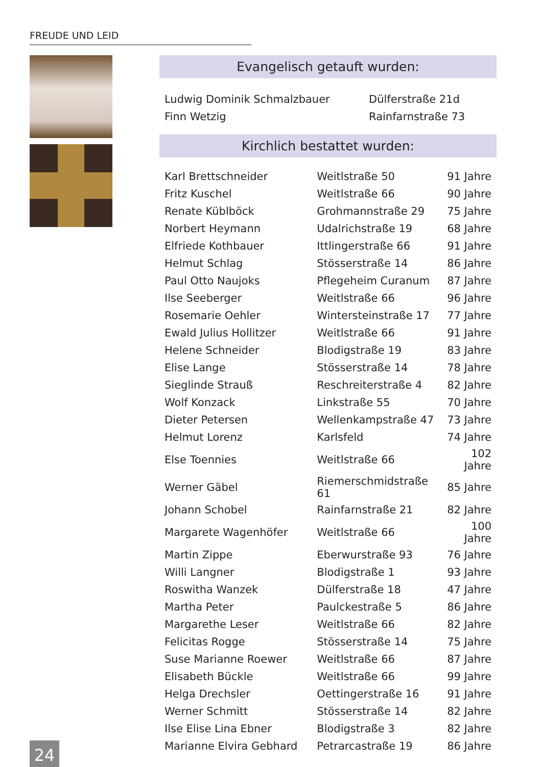FREUDE UND LEID
Evangelisch getauft wurden:
| Ludwig Dominik Schmalzbauer | Dülferstraße 21d |
| Finn Wetzig | Rainfarnstraße 73 |
Kirchlich bestattet wurden:
| Karl Brettschneider | Weitlstraße 50 | 91 Jahre |
| Fritz Kuschel | Weitlstraße 66 | 90 Jahre |
| Renate Küblböck | Grohmannstraße 29 | 75 Jahre |
| Norbert Heymann | Udalrichstraße 19 | 68 Jahre |
| Elfriede Kothbauer | Ittlingerstraße 66 | 91 Jahre |
| Helmut Schlag | Stösserstraße 14 | 86 Jahre |
| Paul Otto Naujoks | Pflegeheim Curanum | 87 Jahre |
| Ilse Seeberger | Weitlstraße 66 | 96 Jahre |
| Rosemarie Oehler | Wintersteinstraße 17 | 77 Jahre |
| Ewald Julius Hollitzer | Weitlstraße 66 | 91 Jahre |
| Helene Schneider | Blodigstraße 19 | 83 Jahre |
| Elise Lange | Stösserstraße 14 | 78 Jahre |
| Sieglinde Strauß | Reschreiterstraße 4 | 82 Jahre |
| Wolf Konzack | Linkstraße 55 | 70 Jahre |
| Dieter Petersen | Wellenkampstraße 47 | 73 Jahre |
| Helmut Lorenz | Karlsfeld | 74 Jahre |
| Else Toennies | Weitlstraße 66 | 102 Jahre |
| Werner Gäbel | Riemerschmidstraße 61 | 85 Jahre |
| Johann Schobel | Rainfarnstraße 21 | 82 Jahre |
| Margarete Wagenhöfer | Weitlstraße 66 | 100 Jahre |
| Martin Zippe | Eberwurstraße 93 | 76 Jahre |
| Willi Langner | Blodigstraße 1 | 93 Jahre |
| Roswitha Wanzek | Dülferstraße 18 | 47 Jahre |
| Martha Peter | Paulckestraße 5 | 86 Jahre |
| Margarethe Leser | Weitlstraße 66 | 82 Jahre |
| Felicitas Rogge | Stösserstraße 14 | 75 Jahre |
| Suse Marianne Roewer | Weitlstraße 66 | 87 Jahre |
| Elisabeth Bückle | Weitlstraße 66 | 99 Jahre |
| Helga Drechsler | Oettingerstraße 16 | 91 Jahre |
| Werner Schmitt | Stösserstraße 14 | 82 Jahre |
| Ilse Elise Lina Ebner | Blodigstraße 3 | 82 Jahre |
| Marianne Elvira Gebhard | Petrarcastraße 19 | 86 Jahre |
24